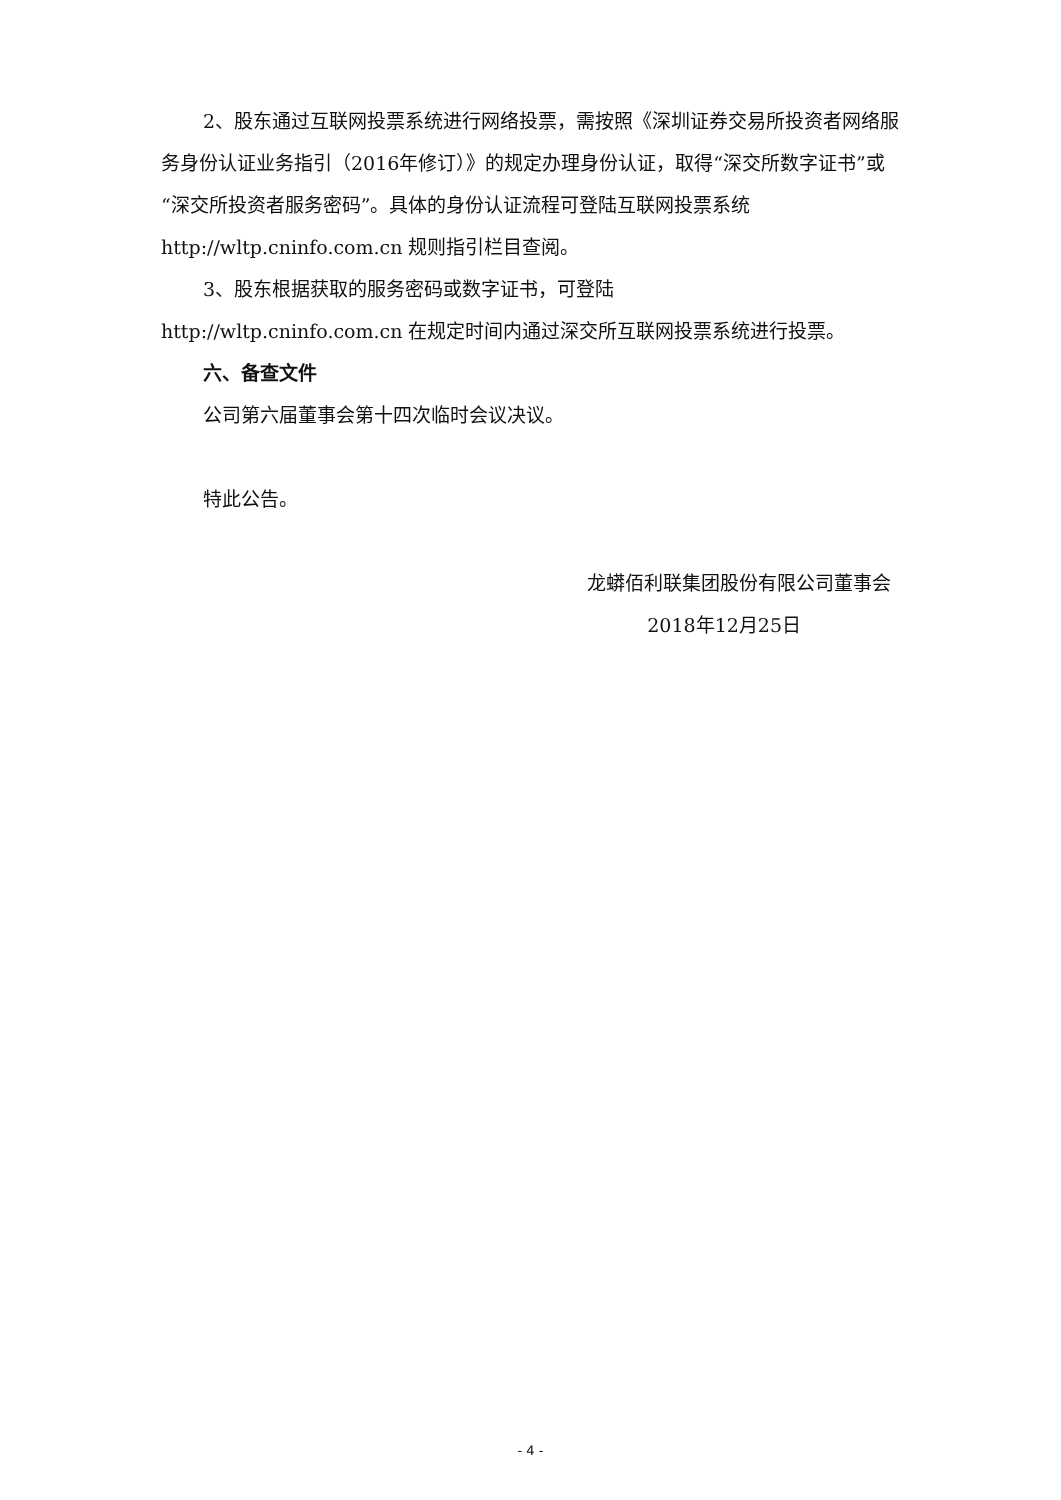2、股东通过互联网投票系统进行网络投票，需按照《深圳证券交易所投资者网络服务身份认证业务指引（2016年修订）》的规定办理身份认证，取得“深交所数字证书”或“深交所投资者服务密码”。具体的身份认证流程可登陆互联网投票系统 http://wltp.cninfo.com.cn 规则指引栏目查阅。
3、股东根据获取的服务密码或数字证书，可登陆
http://wltp.cninfo.com.cn 在规定时间内通过深交所互联网投票系统进行投票。
六、备查文件
公司第六届董事会第十四次临时会议决议。
特此公告。
龙蟒佰利联集团股份有限公司董事会
2018年12月25日
- 4 -